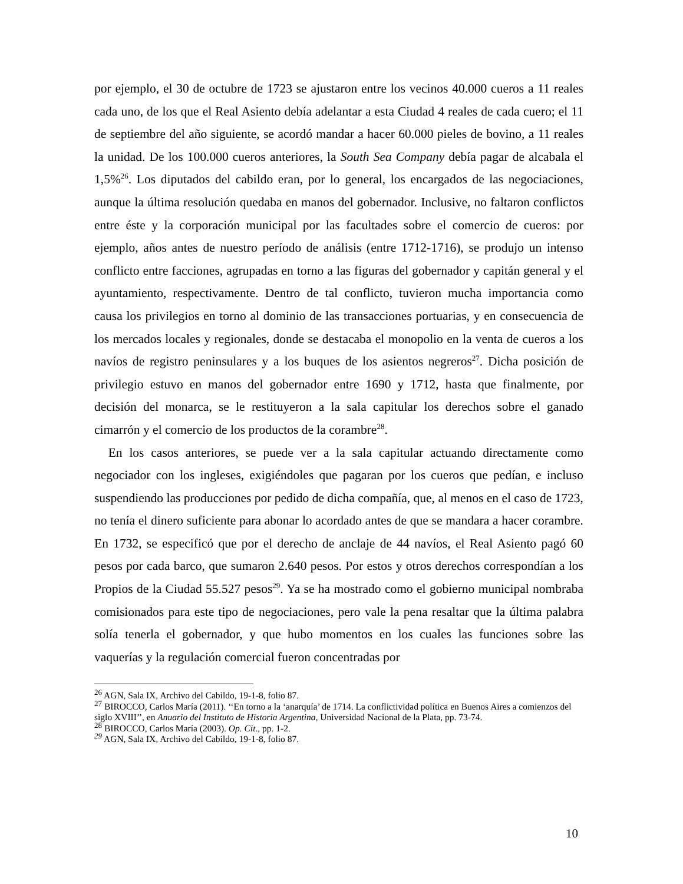por ejemplo, el 30 de octubre de 1723 se ajustaron entre los vecinos 40.000 cueros a 11 reales cada uno, de los que el Real Asiento debía adelantar a esta Ciudad 4 reales de cada cuero; el 11 de septiembre del año siguiente, se acordó mandar a hacer 60.000 pieles de bovino, a 11 reales la unidad. De los 100.000 cueros anteriores, la South Sea Company debía pagar de alcabala el 1,5%<sup>26</sup>. Los diputados del cabildo eran, por lo general, los encargados de las negociaciones, aunque la última resolución quedaba en manos del gobernador. Inclusive, no faltaron conflictos entre éste y la corporación municipal por las facultades sobre el comercio de cueros: por ejemplo, años antes de nuestro período de análisis (entre 1712-1716), se produjo un intenso conflicto entre facciones, agrupadas en torno a las figuras del gobernador y capitán general y el ayuntamiento, respectivamente. Dentro de tal conflicto, tuvieron mucha importancia como causa los privilegios en torno al dominio de las transacciones portuarias, y en consecuencia de los mercados locales y regionales, donde se destacaba el monopolio en la venta de cueros a los navíos de registro peninsulares y a los buques de los asientos negreros<sup>27</sup>. Dicha posición de privilegio estuvo en manos del gobernador entre 1690 y 1712, hasta que finalmente, por decisión del monarca, se le restituyeron a la sala capitular los derechos sobre el ganado cimarrón y el comercio de los productos de la corambre<sup>28</sup>.
En los casos anteriores, se puede ver a la sala capitular actuando directamente como negociador con los ingleses, exigiéndoles que pagaran por los cueros que pedían, e incluso suspendiendo las producciones por pedido de dicha compañía, que, al menos en el caso de 1723, no tenía el dinero suficiente para abonar lo acordado antes de que se mandara a hacer corambre. En 1732, se especificó que por el derecho de anclaje de 44 navíos, el Real Asiento pagó 60 pesos por cada barco, que sumaron 2.640 pesos. Por estos y otros derechos correspondían a los Propios de la Ciudad 55.527 pesos<sup>29</sup>. Ya se ha mostrado como el gobierno municipal nombraba comisionados para este tipo de negociaciones, pero vale la pena resaltar que la última palabra solía tenerla el gobernador, y que hubo momentos en los cuales las funciones sobre las vaquerías y la regulación comercial fueron concentradas por
<sup>26</sup> AGN, Sala IX, Archivo del Cabildo, 19-1-8, folio 87.
<sup>27</sup> BIROCCO, Carlos María (2011). ‘‘En torno a la ‘anarquía’ de 1714. La conflictividad política en Buenos Aires a comienzos del siglo XVIII’’, en Anuario del Instituto de Historia Argentina, Universidad Nacional de la Plata, pp. 73-74.
<sup>28</sup> BIROCCO, Carlos María (2003). Op. Cit., pp. 1-2.
<sup>29</sup> AGN, Sala IX, Archivo del Cabildo, 19-1-8, folio 87.
10